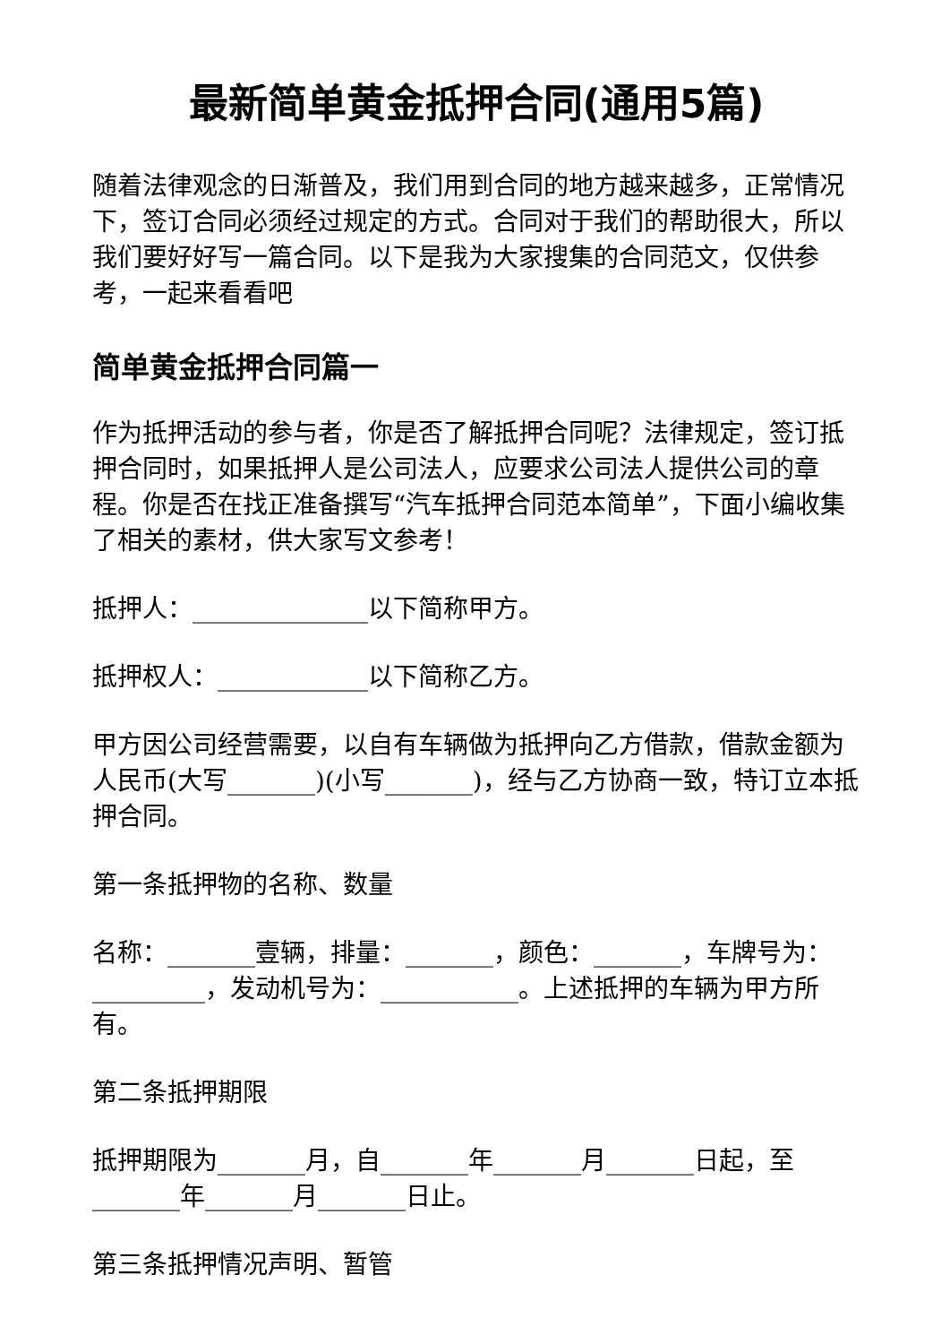最新简单黄金抵押合同(通用5篇)
随着法律观念的日渐普及，我们用到合同的地方越来越多，正常情况下，签订合同必须经过规定的方式。合同对于我们的帮助很大，所以我们要好好写一篇合同。以下是我为大家搜集的合同范文，仅供参考，一起来看看吧
简单黄金抵押合同篇一
作为抵押活动的参与者，你是否了解抵押合同呢？法律规定，签订抵押合同时，如果抵押人是公司法人，应要求公司法人提供公司的章程。你是否在找正准备撰写“汽车抵押合同范本简单”，下面小编收集了相关的素材，供大家写文参考！
抵押人：______________以下简称甲方。
抵押权人：____________以下简称乙方。
甲方因公司经营需要，以自有车辆做为抵押向乙方借款，借款金额为人民币(大写_______)(小写_______)，经与乙方协商一致，特订立本抵押合同。
第一条抵押物的名称、数量
名称：_______壹辆，排量：_______，颜色：_______，车牌号为：_________，发动机号为：___________。上述抵押的车辆为甲方所有。
第二条抵押期限
抵押期限为_______月，自_______年_______月_______日起，至_______年_______月_______日止。
第三条抵押情况声明、暂管